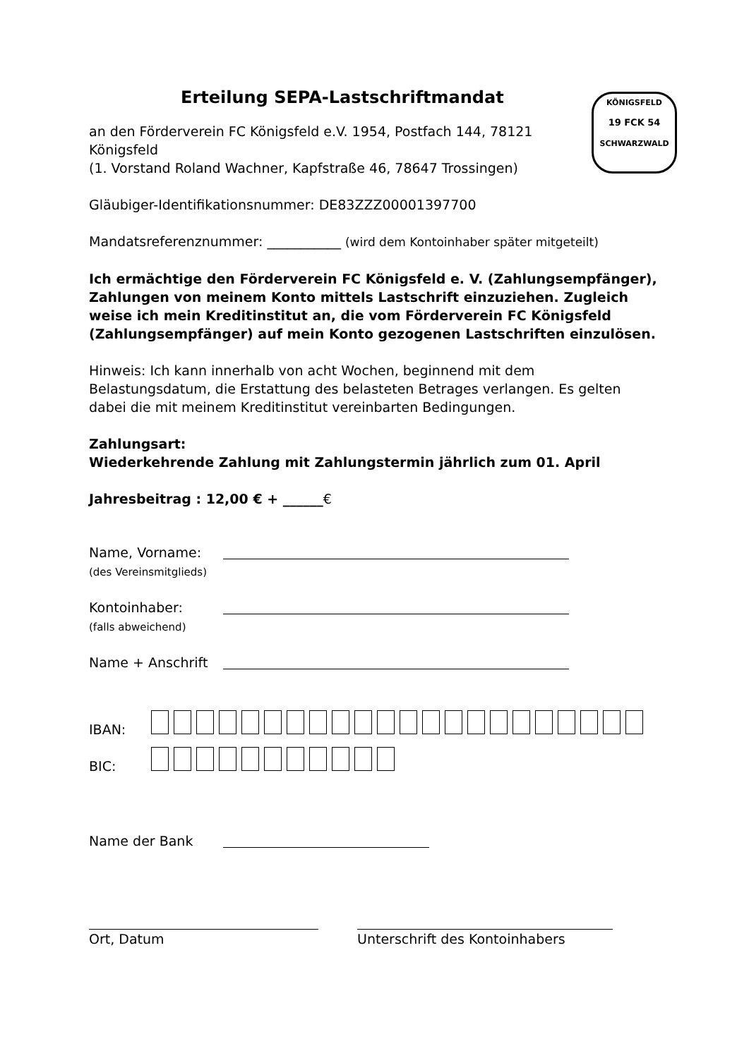KÖNIGSFELD
19 FCK 54
SCHWARZWALD
Erteilung SEPA-Lastschriftmandat
an den Förderverein FC Königsfeld e.V. 1954, Postfach 144, 78121 Königsfeld
(1. Vorstand Roland Wachner, Kapfstraße 46, 78647 Trossingen)
Gläubiger-Identifikationsnummer: DE83ZZZ00001397700
Mandatsreferenznummer: ___________ (wird dem Kontoinhaber später mitgeteilt)
Ich ermächtige den Förderverein FC Königsfeld e. V. (Zahlungsempfänger), Zahlungen von meinem Konto mittels Lastschrift einzuziehen. Zugleich weise ich mein Kreditinstitut an, die vom Förderverein FC Königsfeld (Zahlungsempfänger) auf mein Konto gezogenen Lastschriften einzulösen.
Hinweis: Ich kann innerhalb von acht Wochen, beginnend mit dem Belastungsdatum, die Erstattung des belasteten Betrages verlangen. Es gelten dabei die mit meinem Kreditinstitut vereinbarten Bedingungen.
Zahlungsart:
Wiederkehrende Zahlung mit Zahlungstermin jährlich zum 01. April
Jahresbeitrag : 12,00 € + ______€
Name, Vorname:
(des Vereinsmitglieds)
Kontoinhaber:
(falls abweichend)
Name + Anschrift
IBAN:
BIC:
Name der Bank
Ort, Datum Unterschrift des Kontoinhabers